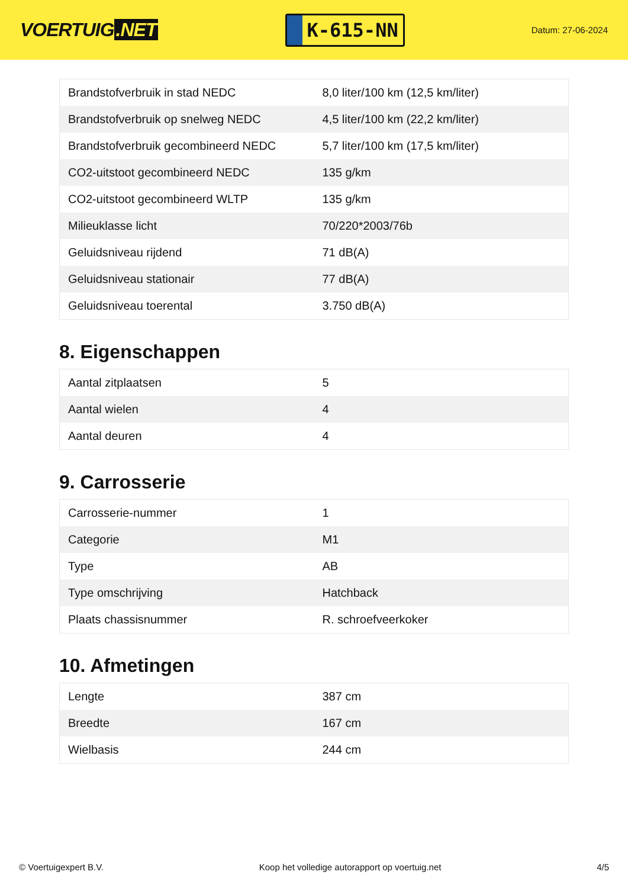VOERTUIG.NET
K-615-NN
Datum: 27-06-2024
| Brandstofverbruik in stad NEDC | 8,0 liter/100 km (12,5 km/liter) |
| Brandstofverbruik op snelweg NEDC | 4,5 liter/100 km (22,2 km/liter) |
| Brandstofverbruik gecombineerd NEDC | 5,7 liter/100 km (17,5 km/liter) |
| CO2-uitstoot gecombineerd NEDC | 135 g/km |
| CO2-uitstoot gecombineerd WLTP | 135 g/km |
| Milieuklasse licht | 70/220*2003/76b |
| Geluidsniveau rijdend | 71 dB(A) |
| Geluidsniveau stationair | 77 dB(A) |
| Geluidsniveau toerental | 3.750 dB(A) |
8. Eigenschappen
| Aantal zitplaatsen | 5 |
| Aantal wielen | 4 |
| Aantal deuren | 4 |
9. Carrosserie
| Carrosserie-nummer | 1 |
| Categorie | M1 |
| Type | AB |
| Type omschrijving | Hatchback |
| Plaats chassisnummer | R. schroefveerkoker |
10. Afmetingen
| Lengte | 387 cm |
| Breedte | 167 cm |
| Wielbasis | 244 cm |
© Voertuigexpert B.V. Koop het volledige autorapport op voertuig.net 4/5